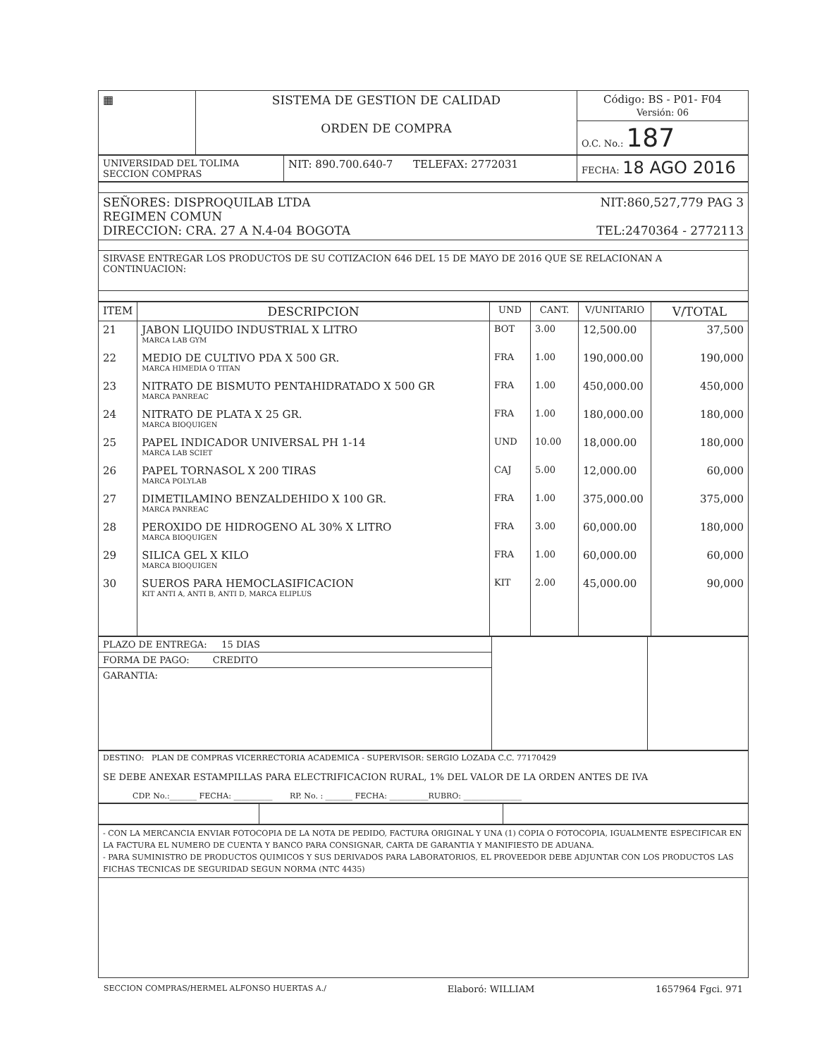| ▦ | SISTEMA DE GESTION DE CALIDAD ORDEN DE COMPRA | Código: BS - P01- F04 Versión: 06 |
| | | O.C. No.: 187 |
| UNIVERSIDAD DEL TOLIMA SECCION COMPRAS | NIT: 890.700.640-7 TELEFAX: 2772031 | FECHA: 18 AGO 2016 |
| SEÑORES: DISPROQUILAB LTDA NIT:860,527,779 PAG 3 REGIMEN COMUN DIRECCION: CRA. 27 A N.4-04 BOGOTA TEL:2470364 - 2772113 |
| SIRVASE ENTREGAR LOS PRODUCTOS DE SU COTIZACION 646 DEL 15 DE MAYO DE 2016 QUE SE RELACIONAN A CONTINUACION: |
| ITEM | DESCRIPCION | UND | CANT. | V/UNITARIO | V/TOTAL |
| --- | --- | --- | --- | --- | --- |
| 21 | JABON LIQUIDO INDUSTRIAL X LITRO MARCA LAB GYM | BOT | 3.00 | 12,500.00 | 37,500 |
| 22 | MEDIO DE CULTIVO PDA X 500 GR. MARCA HIMEDIA O TITAN | FRA | 1.00 | 190,000.00 | 190,000 |
| 23 | NITRATO DE BISMUTO PENTAHIDRATADO X 500 GR MARCA PANREAC | FRA | 1.00 | 450,000.00 | 450,000 |
| 24 | NITRATO DE PLATA X 25 GR. MARCA BIOQUIGEN | FRA | 1.00 | 180,000.00 | 180,000 |
| 25 | PAPEL INDICADOR UNIVERSAL PH 1-14 MARCA LAB SCIET | UND | 10.00 | 18,000.00 | 180,000 |
| 26 | PAPEL TORNASOL X 200 TIRAS MARCA POLYLAB | CAJ | 5.00 | 12,000.00 | 60,000 |
| 27 | DIMETILAMINO BENZALDEHIDO X 100 GR. MARCA PANREAC | FRA | 1.00 | 375,000.00 | 375,000 |
| 28 | PEROXIDO DE HIDROGENO AL 30% X LITRO MARCA BIOQUIGEN | FRA | 3.00 | 60,000.00 | 180,000 |
| 29 | SILICA GEL X KILO MARCA BIOQUIGEN | FRA | 1.00 | 60,000.00 | 60,000 |
| 30 | SUEROS PARA HEMOCLASIFICACION KIT ANTI A, ANTI B, ANTI D, MARCA ELIPLUS | KIT | 2.00 | 45,000.00 | 90,000 |
| PLAZO DE ENTREGA: 15 DIAS | | |
| FORMA DE PAGO: CREDITO | | |
| GARANTIA: | | |
| DESTINO: PLAN DE COMPRAS VICERRECTORIA ACADEMICA - SUPERVISOR: SERGIO LOZADA C.C. 77170429 SE DEBE ANEXAR ESTAMPILLAS PARA ELECTRIFICACION RURAL, 1% DEL VALOR DE LA ORDEN ANTES DE IVA CDP. No.:_______ FECHA: __________ RP. No. : _______ FECHA: __________RUBRO: _______________ |
| - CON LA MERCANCIA ENVIAR FOTOCOPIA DE LA NOTA DE PEDIDO, FACTURA ORIGINAL Y UNA (1) COPIA O FOTOCOPIA, IGUALMENTE ESPECIFICAR EN LA FACTURA EL NUMERO DE CUENTA Y BANCO PARA CONSIGNAR, CARTA DE GARANTIA Y MANIFIESTO DE ADUANA. - PARA SUMINISTRO DE PRODUCTOS QUIMICOS Y SUS DERIVADOS PARA LABORATORIOS, EL PROVEEDOR DEBE ADJUNTAR CON LOS PRODUCTOS LAS FICHAS TECNICAS DE SEGURIDAD SEGUN NORMA (NTC 4435) |
SECCION COMPRAS/HERMEL ALFONSO HUERTAS A./ Elaboró: WILLIAM 1657964 Fgci. 971